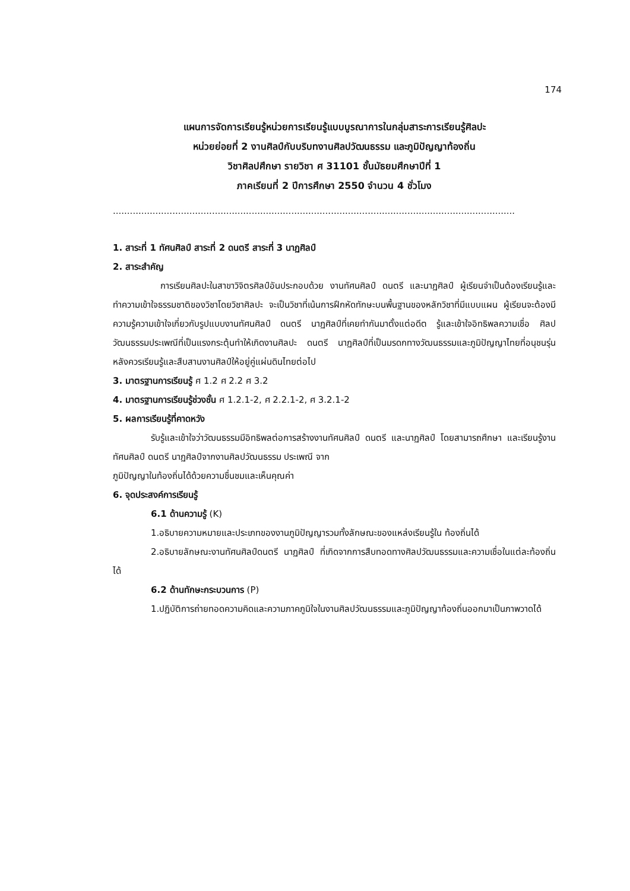174
แผนการจัดการเรียนรู้หน่วยการเรียนรู้แบบบูรณาการในกลุ่มสาระการเรียนรู้ศิลปะ
หน่วยย่อยที่ 2 งานศิลป์กับบริบทงานศิลปวัฒนธรรม และภูมิปัญญาท้องถิ่น
วิชาศิลปศึกษา รายวิชา ศ 31101 ชั้นมัธยมศึกษาปีที่ 1
ภาคเรียนที่ 2 ปีการศึกษา 2550 จำนวน 4 ชั่วโมง
..............................................................................................................................................
1. สาระที่ 1 ทัศนศิลป์ สาระที่ 2 ดนตรี สาระที่ 3 นาฏศิลป์
2. สาระสำคัญ
การเรียนศิลปะในสาขาวิจิตรศิลป์อันประกอบด้วย งานทัศนศิลป์ ดนตรี และนาฏศิลป์ ผู้เรียนจำเป็นต้องเรียนรู้และทำความเข้าใจธรรมชาติของวิชาโดยวิชาศิลปะ จะเป็นวิชาที่เน้นการฝึกหัดทักษะบนพื้นฐานของหลักวิชาที่มีแบบแผน ผู้เรียนจะต้องมีความรู้ความเข้าใจเกี่ยวกับรูปแบบงานทัศนศิลป์ ดนตรี นาฏศิลป์ที่เคยทำกันมาตั้งแต่อดีต รู้และเข้าใจอิทธิพลความเชื่อ ศิลปวัฒนธรรมประเพณีที่เป็นแรงกระตุ้นทำให้เกิดงานศิลปะ ดนตรี นาฏศิลป์ที่เป็นมรดกทางวัฒนธรรมและภูมิปัญญาไทยที่อนุชนรุ่นหลังควรเรียนรู้และสืบสานงานศิลป์ให้อยู่คู่แผ่นดินไทยต่อไป
3. มาตรฐานการเรียนรู้ ศ 1.2 ศ 2.2 ศ 3.2
4. มาตรฐานการเรียนรู้ช่วงชั้น ศ 1.2.1-2, ศ 2.2.1-2, ศ 3.2.1-2
5. ผลการเรียนรู้ที่คาดหวัง
รับรู้และเข้าใจว่าวัฒนธรรมมีอิทธิพลต่อการสร้างงานทัศนศิลป์ ดนตรี และนาฏศิลป์ โดยสามารถศึกษา และเรียนรู้งานทัศนศิลป์ ดนตรี นาฏศิลป์จากงานศิลปวัฒนธรรม ประเพณี จาก
ภูมิปัญญาในท้องถิ่นได้ด้วยความชื่นชมและเห็นคุณค่า
6. จุดประสงค์การเรียนรู้
6.1 ด้านความรู้ (K)
1.อธิบายความหมายและประเภทของงานภูมิปัญญารวมทั้งลักษณะของแหล่งเรียนรู้ใน ท้องถิ่นได้
2.อธิบายลักษณะงานทัศนศิลป์ดนตรี นาฏศิลป์ ที่เกิดจากการสืบทอดทางศิลปวัฒนธรรมและความเชื่อในแต่ละท้องถิ่นได้
6.2 ด้านทักษะกระบวนการ (P)
1.ปฏิบัติการถ่ายทอดความคิดและความภาคภูมิใจในงานศิลปวัฒนธรรมและภูมิปัญญาท้องถิ่นออกมาเป็นภาพวาดได้